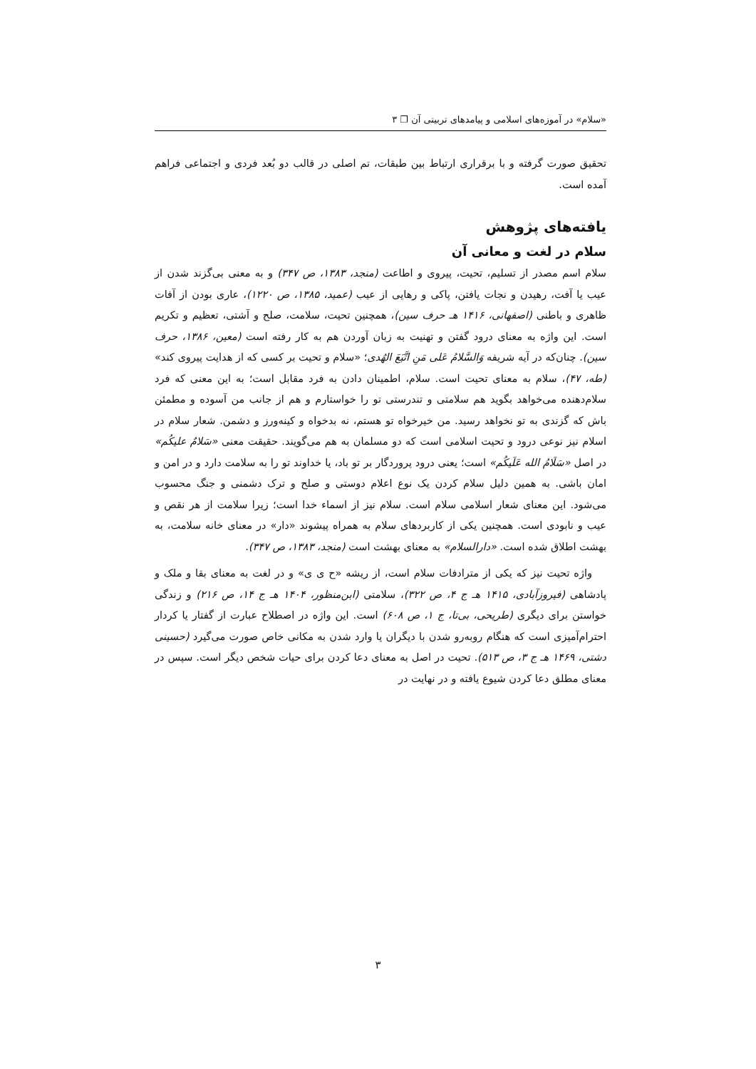«سلام» در آموزه‌های اسلامی و پیامدهای تربیتی آن ❐ ۳
تحقیق صورت گرفته و با برقراری ارتباط بین طبقات، تم اصلی در قالب دو بُعد فردی و اجتماعی فراهم آمده است.
یافته‌های پژوهش
سلام در لغت و معانی آن
سلام اسم مصدر از تسلیم، تحیت، پیروی و اطاعت (منجد، ۱۳۸۳، ص ۳۴۷) و به معنی بی‌گزند شدن از عیب یا آفت، رهیدن و نجات یافتن، پاکی و رهایی از عیب (عمید، ۱۳۸۵، ص ۱۲۲۰)، عاری بودن از آفات ظاهری و باطنی (اصفهانی، ۱۴۱۶ هـ حرف سین)، همچنین تحیت، سلامت، صلح و آشتی، تعظیم و تکریم است. این واژه به معنای درود گفتن و تهنیت به زبان آوردن هم به کار رفته است (معین، ۱۳۸۶، حرف سین). چنان‌که در آیه شریفه وَالسَّلامُ عَلی مَنِ اتَّبَعَ الهُدی؛ «سلام و تحیت بر کسی که از هدایت پیروی کند» (طه، ۴۷)، سلام به معنای تحیت است. سلام، اطمینان دادن به فرد مقابل است؛ به این معنی که فرد سلام‌دهنده می‌خواهد بگوید هم سلامتی و تندرستی تو را خواستارم و هم از جانب من آسوده و مطمئن باش که گزندی به تو نخواهد رسید. من خیرخواه تو هستم، نه بدخواه و کینه‌ورز و دشمن. شعار سلام در اسلام نیز نوعی درود و تحیت اسلامی است که دو مسلمان به هم می‌گویند. حقیقت معنی «سَلامٌ علیکُم» در اصل «سَلَامُ الله عَلَیکُم» است؛ یعنی درود پروردگار بر تو باد، یا خداوند تو را به سلامت دارد و در امن و امان باشی. به همین دلیل سلام کردن یک نوع اعلام دوستی و صلح و ترک دشمنی و جنگ محسوب می‌شود. این معنای شعار اسلامی سلام است. سلام نیز از اسماء خدا است؛ زیرا سلامت از هر نقص و عیب و نابودی است. همچنین یکی از کاربردهای سلام به همراه پیشوند «دار» در معنای خانه سلامت، به بهشت اطلاق شده است. «دارالسلام» به معنای بهشت است (منجد، ۱۳۸۳، ص ۳۴۷).
واژه تحیت نیز که یکی از مترادفات سلام است، از ریشه «ح ی ی» و در لغت به معنای بقا و ملک و پادشاهی (فیروزآبادی، ۱۴۱۵ هـ ج ۴، ص ۳۲۲)، سلامتی (ابن‌منظور، ۱۴۰۴ هـ ج ۱۴، ص ۲۱۶) و زندگی خواستن برای دیگری (طریحی، بی‌تا، ج ۱، ص ۶۰۸) است. این واژه در اصطلاح عبارت از گفتار یا کردار احترام‌آمیزی است که هنگام روبه‌رو شدن با دیگران یا وارد شدن به مکانی خاص صورت می‌گیرد (حسینی دشتی، ۱۴۶۹ هـ ج ۳، ص ۵۱۳). تحیت در اصل به معنای دعا کردن برای حیات شخص دیگر است. سپس در معنای مطلق دعا کردن شیوع یافته و در نهایت در
۳